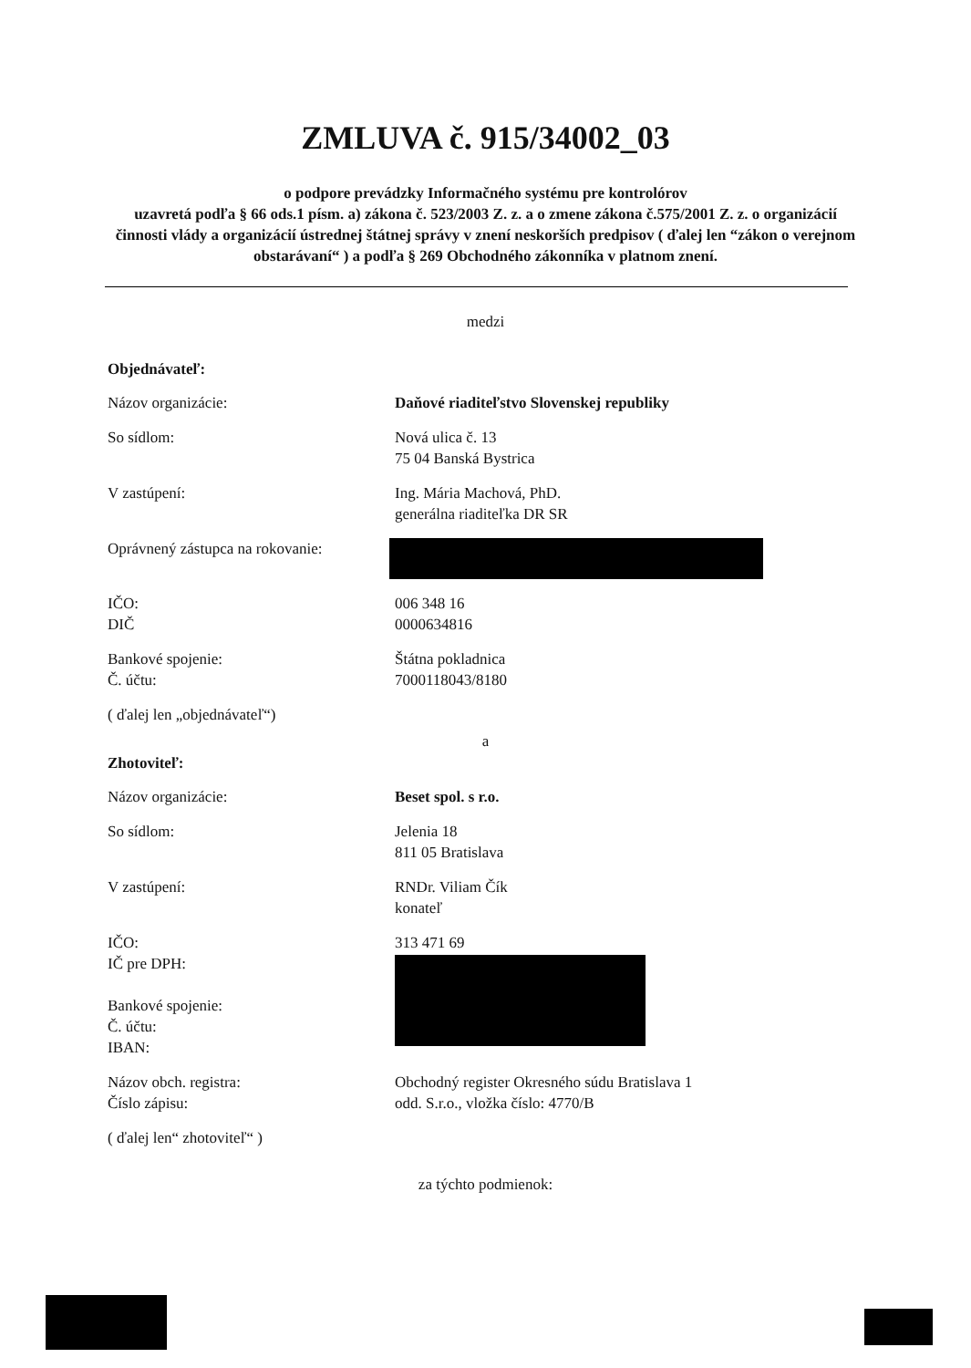ZMLUVA č. 915/34002_03
o podpore prevádzky Informačného systému pre kontrolórov
uzavretá podľa § 66 ods.1 písm. a) zákona č. 523/2003 Z. z. a o zmene zákona č.575/2001 Z. z. o organizácií činnosti vlády a organizácií ústrednej štátnej správy v znení neskorších predpisov ( ďalej len “zákon o verejnom obstarávaní“ ) a podľa § 269 Obchodného zákonníka v platnom znení.
medzi
Objednávateľ:
Názov organizácie: Daňové riaditeľstvo Slovenskej republiky
So sídlom: Nová ulica č. 13
75 04 Banská Bystrica
V zastúpení: Ing. Mária Machová, PhD.
generálna riaditeľka DR SR
Oprávnený zástupca na rokovanie:
IČO:
DIČ
006 348 16
0000634816
Bankové spojenie:
Č. účtu:
Štátna pokladnica
7000118043/8180
( ďalej len „objednávateľ“)
a
Zhotoviteľ:
Názov organizácie: Beset spol. s r.o.
So sídlom: Jelenia 18
811 05 Bratislava
V zastúpení: RNDr. Viliam Čík
konateľ
IČO:
IČ pre DPH:
Bankové spojenie:
Č. účtu:
IBAN:
313 471 69
Názov obch. registra:
Číslo zápisu:
Obchodný register Okresného súdu Bratislava 1
odd. S.r.o., vložka číslo: 4770/B
( ďalej len“ zhotoviteľ“ )
za týchto podmienok: